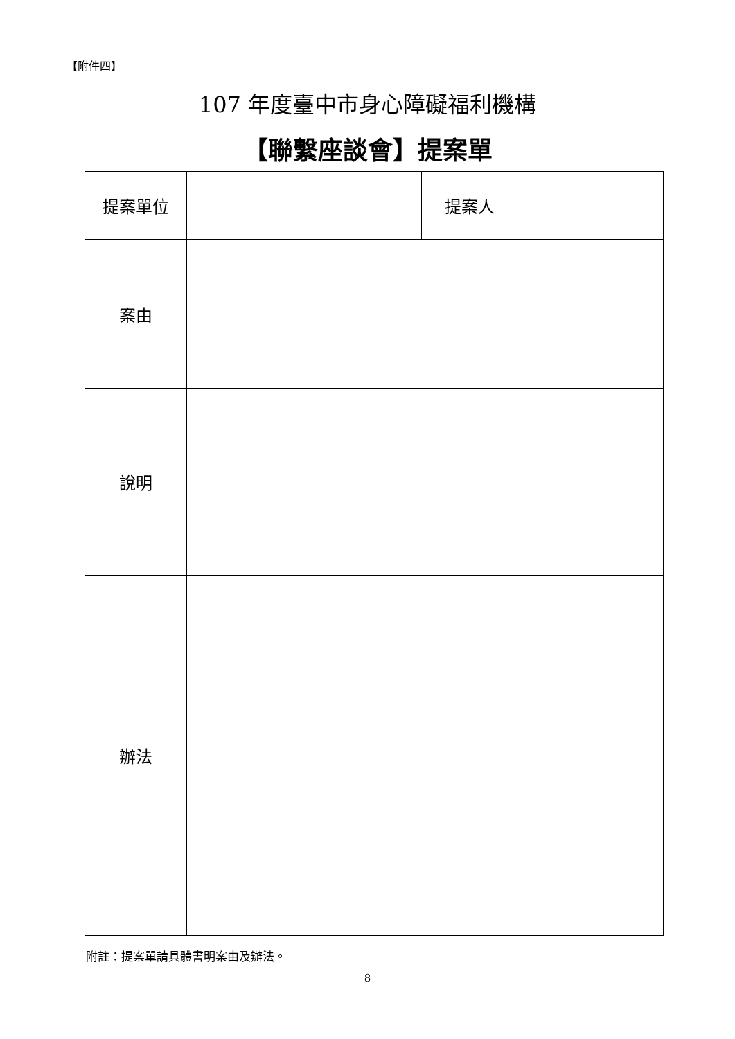【附件四】
107 年度臺中市身心障礙福利機構
【聯繫座談會】提案單
| 提案單位 | | 提案人 | |
| 案由 | | | |
| 說明 | | | |
| 辦法 | | | |
附註：提案單請具體書明案由及辦法。
8